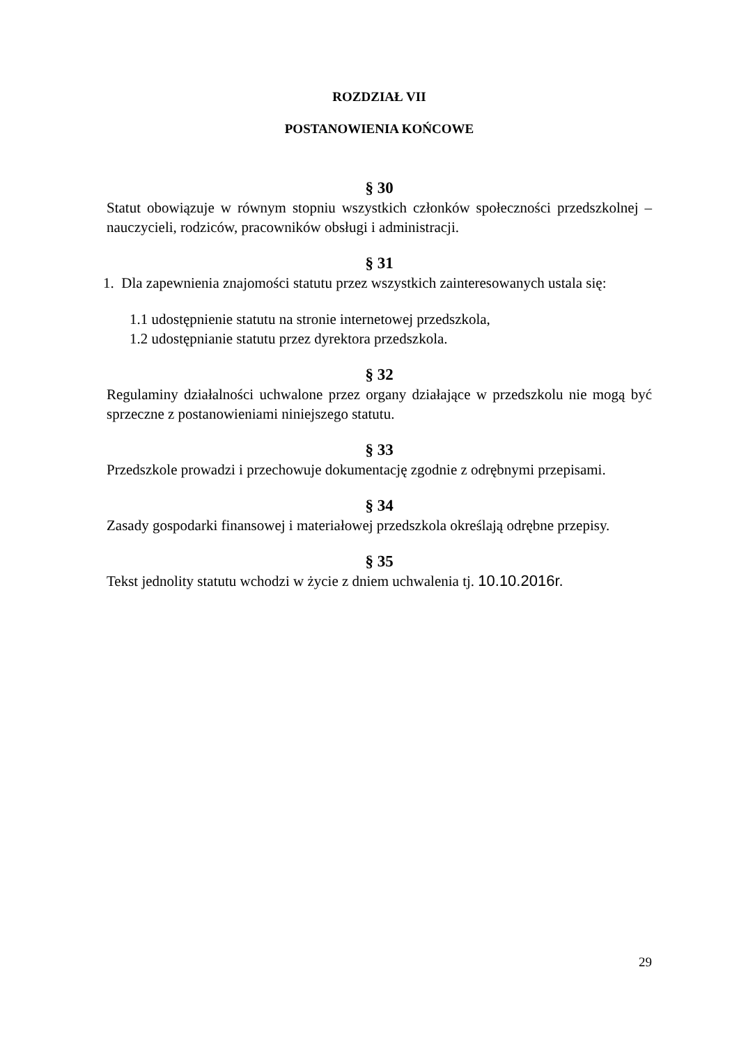ROZDZIAŁ VII
POSTANOWIENIA KOŃCOWE
§ 30
Statut obowiązuje w równym stopniu wszystkich członków społeczności przedszkolnej – nauczycieli, rodziców, pracowników obsługi i administracji.
§ 31
1. Dla zapewnienia znajomości statutu przez wszystkich zainteresowanych ustala się:
1.1 udostępnienie statutu na stronie internetowej przedszkola,
1.2 udostępnianie statutu przez dyrektora przedszkola.
§ 32
Regulaminy działalności uchwalone przez organy działające w przedszkolu nie mogą być sprzeczne z postanowieniami niniejszego statutu.
§ 33
Przedszkole prowadzi i przechowuje dokumentację zgodnie z odrębnymi przepisami.
§ 34
Zasady gospodarki finansowej i materiałowej przedszkola określają odrębne przepisy.
§ 35
Tekst jednolity statutu wchodzi w życie z dniem uchwalenia tj. 10.10.2016r.
29